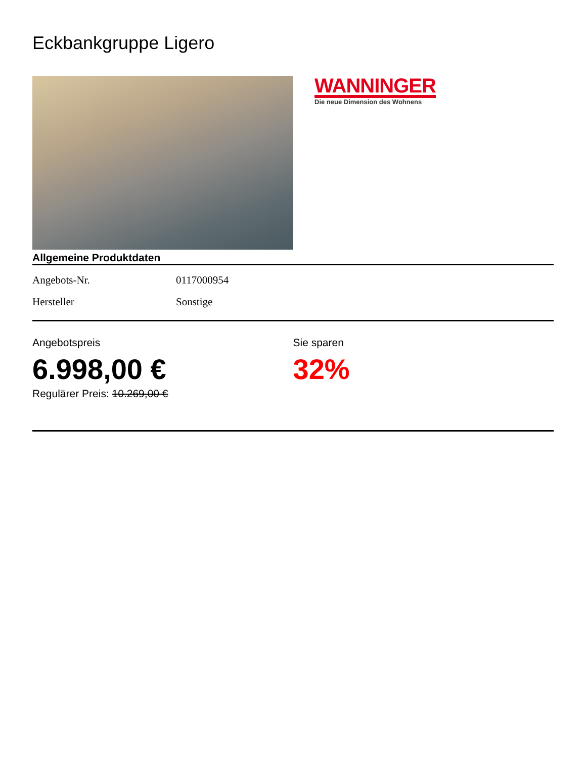Eckbankgruppe Ligero
WANNINGER
Die neue Dimension des Wohnens
Allgemeine Produktdaten
| Angebots-Nr. | 0117000954 |
| Hersteller | Sonstige |
Angebotspreis
6.998,00 €
Regulärer Preis: 10.269,00 €
Sie sparen
32%